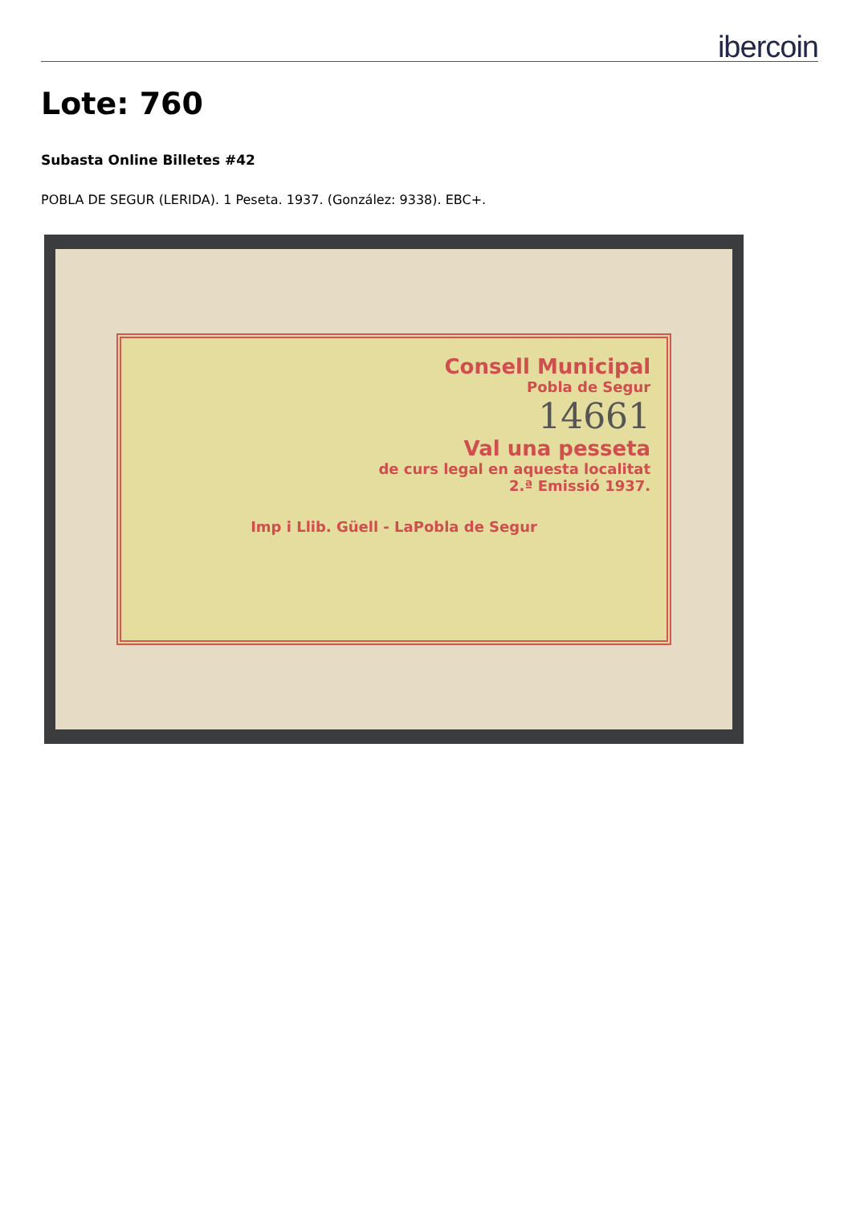ibercoin
Lote: 760
Subasta Online Billetes #42
POBLA DE SEGUR (LERIDA). 1 Peseta. 1937. (González: 9338). EBC+.
Consell Municipal
Pobla de Segur
14661
Val una pesseta
de curs legal en aquesta localitat
2.ª Emissió 1937.
Imp i Llib. Güell - LaPobla de Segur